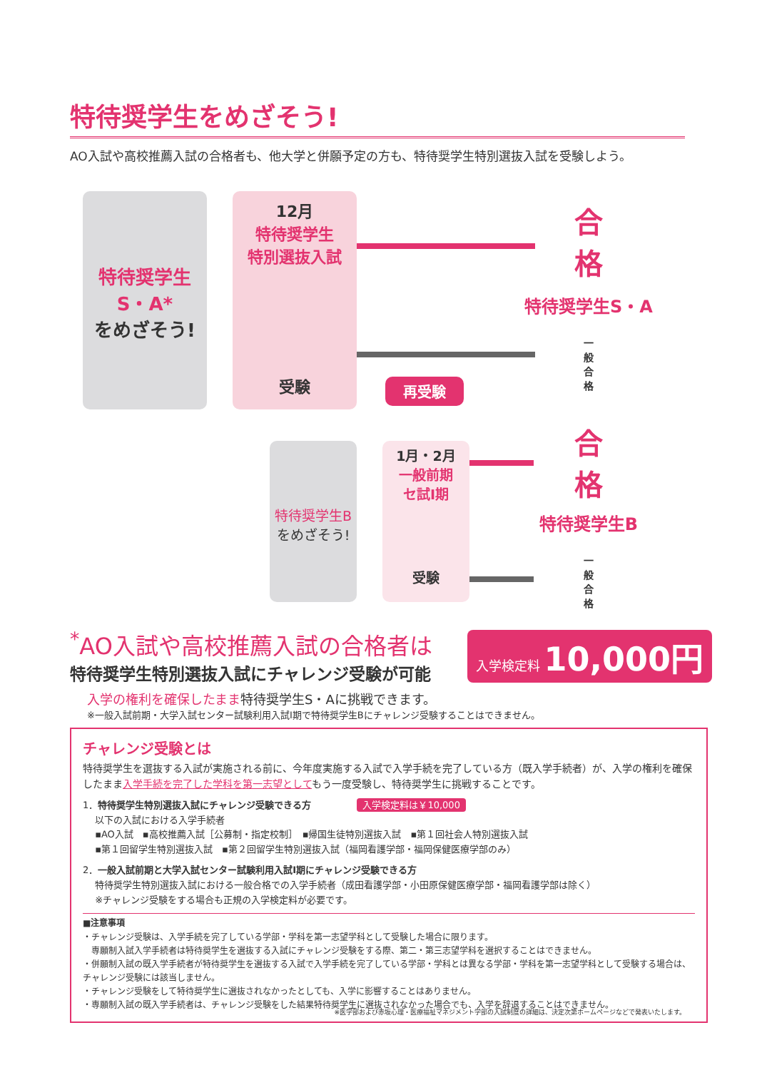特待奨学生をめざそう!
AO入試や高校推薦入試の合格者も、他大学と併願予定の方も、特待奨学生特別選抜入試を受験しよう。
特待奨学生
S・A*
をめざそう!
12月
特待奨学生
特別選抜入試
受験
再受験
合
格
特待奨学生S・A
一
般
合
格
特待奨学生B
をめざそう!
1月・2月
一般前期
セ試Ⅰ期
受験
合
格
特待奨学生B
一
般
合
格
<sup>*</sup> AO入試や高校推薦入試の合格者は
特待奨学生特別選抜入試にチャレンジ受験が可能
入学検定料 10,000円
入学の権利を確保したまま特待奨学生S・Aに挑戦できます。
※一般入試前期・大学入試センター試験利用入試Ⅰ期で特待奨学生Bにチャレンジ受験することはできません。
チャレンジ受験とは
特待奨学生を選抜する入試が実施される前に、今年度実施する入試で入学手続を完了している方（既入学手続者）が、入学の権利を確保したまま入学手続を完了した学科を第一志望としてもう一度受験し、特待奨学生に挑戦することです。
1．特待奨学生特別選抜入試にチャレンジ受験できる方 入学検定料は￥10,000
　 以下の入試における入学手続者
　 ▪AO入試　▪高校推薦入試［公募制・指定校制］　▪帰国生徒特別選抜入試　▪第１回社会人特別選抜入試
　 ▪第１回留学生特別選抜入試　▪第２回留学生特別選抜入試（福岡看護学部・福岡保健医療学部のみ）
2．一般入試前期と大学入試センター試験利用入試Ⅰ期にチャレンジ受験できる方
　 特待奨学生特別選抜入試における一般合格での入学手続者（成田看護学部・小田原保健医療学部・福岡看護学部は除く）
　 ※チャレンジ受験をする場合も正規の入学検定料が必要です。
■注意事項
・チャレンジ受験は、入学手続を完了している学部・学科を第一志望学科として受験した場合に限ります。
　専願制入試入学手続者は特待奨学生を選抜する入試にチャレンジ受験をする際、第二・第三志望学科を選択することはできません。
・併願制入試の既入学手続者が特待奨学生を選抜する入試で入学手続を完了している学部・学科とは異なる学部・学科を第一志望学科として受験する場合は、チャレンジ受験には該当しません。
・チャレンジ受験をして特待奨学生に選抜されなかったとしても、入学に影響することはありません。
・専願制入試の既入学手続者は、チャレンジ受験をした結果特待奨学生に選抜されなかった場合でも、入学を辞退することはできません。
※医学部および赤坂心理・医療福祉マネジメント学部の入試制度の詳細は、決定次第ホームページなどで発表いたします。